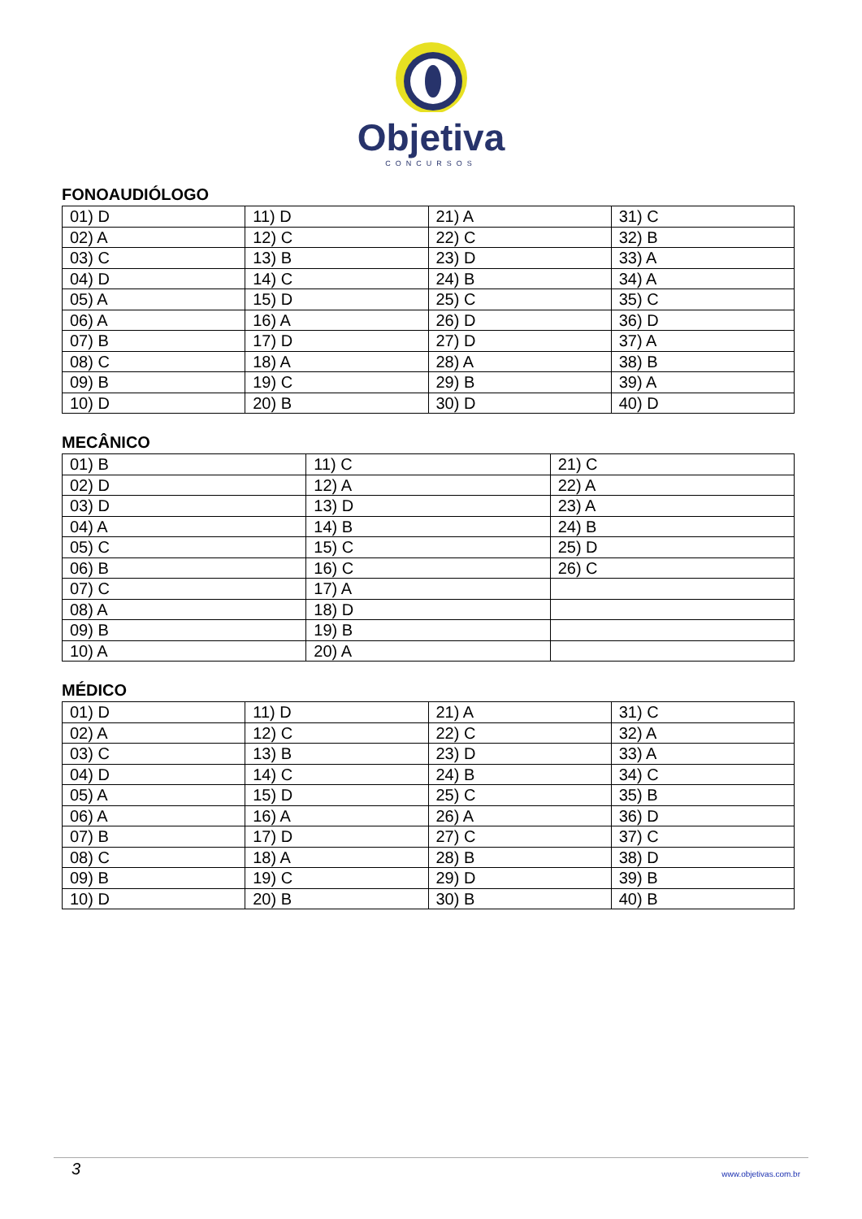Objetiva
CONCURSOS
FONOAUDIÓLOGO
| 01) D | 11) D | 21) A | 31) C |
| 02) A | 12) C | 22) C | 32) B |
| 03) C | 13) B | 23) D | 33) A |
| 04) D | 14) C | 24) B | 34) A |
| 05) A | 15) D | 25) C | 35) C |
| 06) A | 16) A | 26) D | 36) D |
| 07) B | 17) D | 27) D | 37) A |
| 08) C | 18) A | 28) A | 38) B |
| 09) B | 19) C | 29) B | 39) A |
| 10) D | 20) B | 30) D | 40) D |
MECÂNICO
| 01) B | 11) C | 21) C |
| 02) D | 12) A | 22) A |
| 03) D | 13) D | 23) A |
| 04) A | 14) B | 24) B |
| 05) C | 15) C | 25) D |
| 06) B | 16) C | 26) C |
| 07) C | 17) A | |
| 08) A | 18) D | |
| 09) B | 19) B | |
| 10) A | 20) A | |
MÉDICO
| 01) D | 11) D | 21) A | 31) C |
| 02) A | 12) C | 22) C | 32) A |
| 03) C | 13) B | 23) D | 33) A |
| 04) D | 14) C | 24) B | 34) C |
| 05) A | 15) D | 25) C | 35) B |
| 06) A | 16) A | 26) A | 36) D |
| 07) B | 17) D | 27) C | 37) C |
| 08) C | 18) A | 28) B | 38) D |
| 09) B | 19) C | 29) D | 39) B |
| 10) D | 20) B | 30) B | 40) B |
3 www.objetivas.com.br